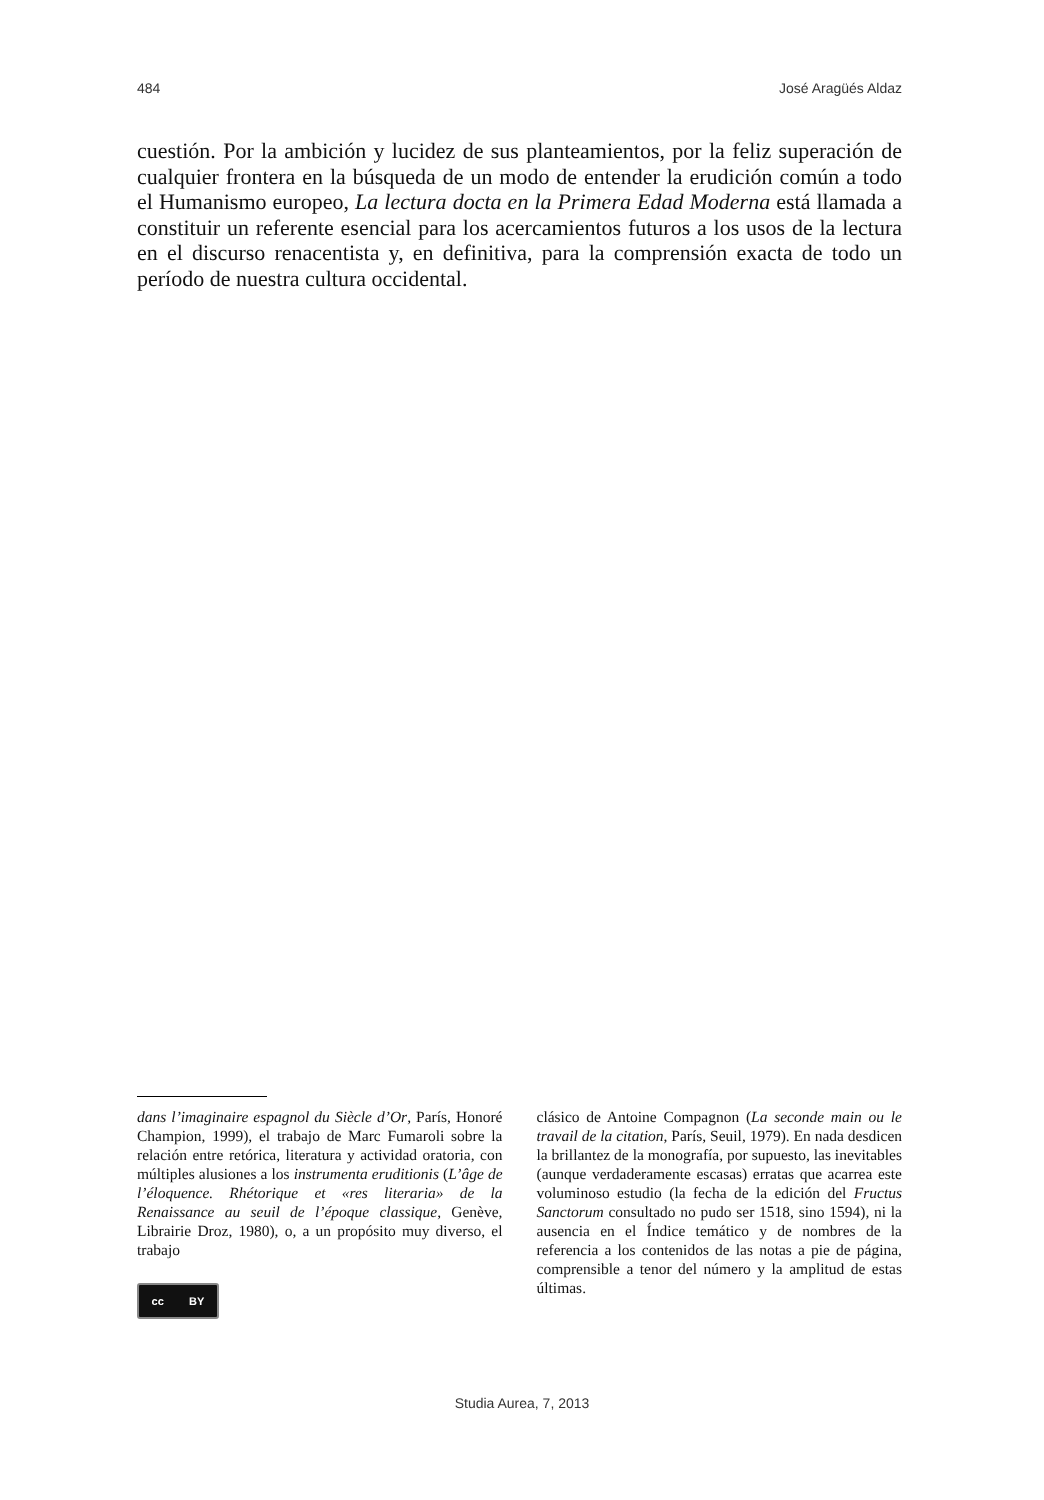484 José Aragüés Aldaz
cuestión. Por la ambición y lucidez de sus planteamientos, por la feliz superación de cualquier frontera en la búsqueda de un modo de entender la erudición común a todo el Humanismo europeo, La lectura docta en la Primera Edad Moderna está llamada a constituir un referente esencial para los acercamientos futuros a los usos de la lectura en el discurso renacentista y, en definitiva, para la comprensión exacta de todo un período de nuestra cultura occidental.
dans l’imaginaire espagnol du Siècle d’Or, París, Honoré Champion, 1999), el trabajo de Marc Fumaroli sobre la relación entre retórica, literatura y actividad oratoria, con múltiples alusiones a los instrumenta eruditionis (L’âge de l’éloquence. Rhétorique et «res literaria» de la Renaissance au seuil de l’époque classique, Genève, Librairie Droz, 1980), o, a un propósito muy diverso, el trabajo
cc BY
clásico de Antoine Compagnon (La seconde main ou le travail de la citation, París, Seuil, 1979). En nada desdicen la brillantez de la monografía, por supuesto, las inevitables (aunque verdaderamente escasas) erratas que acarrea este voluminoso estudio (la fecha de la edición del Fructus Sanctorum consultado no pudo ser 1518, sino 1594), ni la ausencia en el Índice temático y de nombres de la referencia a los contenidos de las notas a pie de página, comprensible a tenor del número y la amplitud de estas últimas.
Studia Aurea, 7, 2013